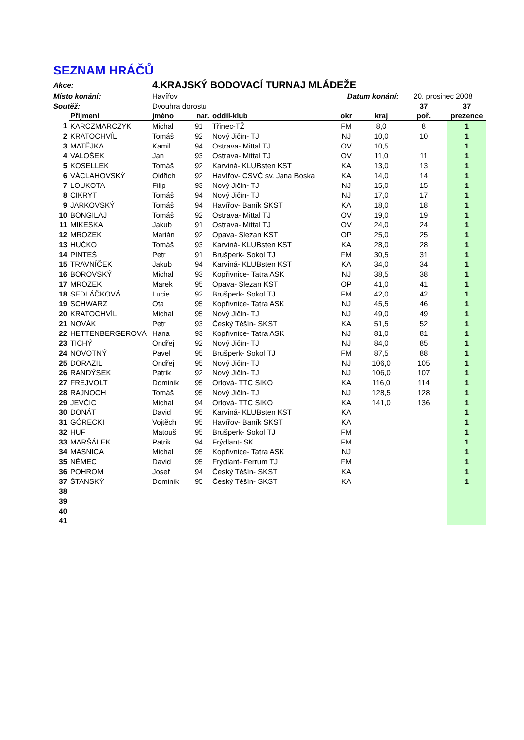SEZNAM HRÁČŮ
| Akce: | | 4.KRAJSKÝ BODOVACÍ TURNAJ MLÁDEŽE | | | | | | |
| Místo konání: | | Havířov | | | Datum konání: | | 20. prosinec 2008 | |
| Soutěž: | | Dvouhra dorostu | | | | | 37 | 37 |
| | Přijmení | jméno | nar. | oddíl-klub | okr | kraj | poř. | prezence |
| 1 | KARCZMARCZYK | Michal | 91 | Třinec-TŽ | FM | 8,0 | 8 | 1 |
| 2 | KRATOCHVÍL | Tomáš | 92 | Nový Jičín- TJ | NJ | 10,0 | 10 | 1 |
| 3 | MATĚJKA | Kamil | 94 | Ostrava- Mittal TJ | OV | 10,5 | | 1 |
| 4 | VALOŠEK | Jan | 93 | Ostrava- Mittal TJ | OV | 11,0 | 11 | 1 |
| 5 | KOSELLEK | Tomáš | 92 | Karviná- KLUBsten KST | KA | 13,0 | 13 | 1 |
| 6 | VÁCLAHOVSKÝ | Oldřich | 92 | Havířov- CSVČ sv. Jana Boska | KA | 14,0 | 14 | 1 |
| 7 | LOUKOTA | Filip | 93 | Nový Jičín- TJ | NJ | 15,0 | 15 | 1 |
| 8 | CIKRYT | Tomáš | 94 | Nový Jičín- TJ | NJ | 17,0 | 17 | 1 |
| 9 | JARKOVSKÝ | Tomáš | 94 | Havířov- Baník SKST | KA | 18,0 | 18 | 1 |
| 10 | BONGILAJ | Tomáš | 92 | Ostrava- Mittal TJ | OV | 19,0 | 19 | 1 |
| 11 | MIKESKA | Jakub | 91 | Ostrava- Mittal TJ | OV | 24,0 | 24 | 1 |
| 12 | MROZEK | Marián | 92 | Opava- Slezan KST | OP | 25,0 | 25 | 1 |
| 13 | HUČKO | Tomáš | 93 | Karviná- KLUBsten KST | KA | 28,0 | 28 | 1 |
| 14 | PINTEŠ | Petr | 91 | Brušperk- Sokol TJ | FM | 30,5 | 31 | 1 |
| 15 | TRAVNÍČEK | Jakub | 94 | Karviná- KLUBsten KST | KA | 34,0 | 34 | 1 |
| 16 | BOROVSKÝ | Michal | 93 | Kopřivnice- Tatra ASK | NJ | 38,5 | 38 | 1 |
| 17 | MROZEK | Marek | 95 | Opava- Slezan KST | OP | 41,0 | 41 | 1 |
| 18 | SEDLÁČKOVÁ | Lucie | 92 | Brušperk- Sokol TJ | FM | 42,0 | 42 | 1 |
| 19 | SCHWARZ | Ota | 95 | Kopřivnice- Tatra ASK | NJ | 45,5 | 46 | 1 |
| 20 | KRATOCHVÍL | Michal | 95 | Nový Jičín- TJ | NJ | 49,0 | 49 | 1 |
| 21 | NOVÁK | Petr | 93 | Český Těšín- SKST | KA | 51,5 | 52 | 1 |
| 22 | HETTENBERGEROVÁ | Hana | 93 | Kopřivnice- Tatra ASK | NJ | 81,0 | 81 | 1 |
| 23 | TICHÝ | Ondřej | 92 | Nový Jičín- TJ | NJ | 84,0 | 85 | 1 |
| 24 | NOVOTNÝ | Pavel | 95 | Brušperk- Sokol TJ | FM | 87,5 | 88 | 1 |
| 25 | DORAZIL | Ondřej | 95 | Nový Jičín- TJ | NJ | 106,0 | 105 | 1 |
| 26 | RANDÝSEK | Patrik | 92 | Nový Jičín- TJ | NJ | 106,0 | 107 | 1 |
| 27 | FREJVOLT | Dominik | 95 | Orlová- TTC SIKO | KA | 116,0 | 114 | 1 |
| 28 | RAJNOCH | Tomáš | 95 | Nový Jičín- TJ | NJ | 128,5 | 128 | 1 |
| 29 | JEVČIC | Michal | 94 | Orlová- TTC SIKO | KA | 141,0 | 136 | 1 |
| 30 | DONÁT | David | 95 | Karviná- KLUBsten KST | KA | | | 1 |
| 31 | GÓRECKI | Vojtěch | 95 | Havířov- Baník SKST | KA | | | 1 |
| 32 | HUF | Matouš | 95 | Brušperk- Sokol TJ | FM | | | 1 |
| 33 | MARŠÁLEK | Patrik | 94 | Frýdlant- SK | FM | | | 1 |
| 34 | MASNICA | Michal | 95 | Kopřivnice- Tatra ASK | NJ | | | 1 |
| 35 | NĚMEC | David | 95 | Frýdlant- Ferrum TJ | FM | | | 1 |
| 36 | POHROM | Josef | 94 | Český Těšín- SKST | KA | | | 1 |
| 37 | ŠTANSKÝ | Dominik | 95 | Český Těšín- SKST | KA | | | 1 |
| 38 | | | | | | | | |
| 39 | | | | | | | | |
| 40 | | | | | | | | |
| 41 | | | | | | | | |